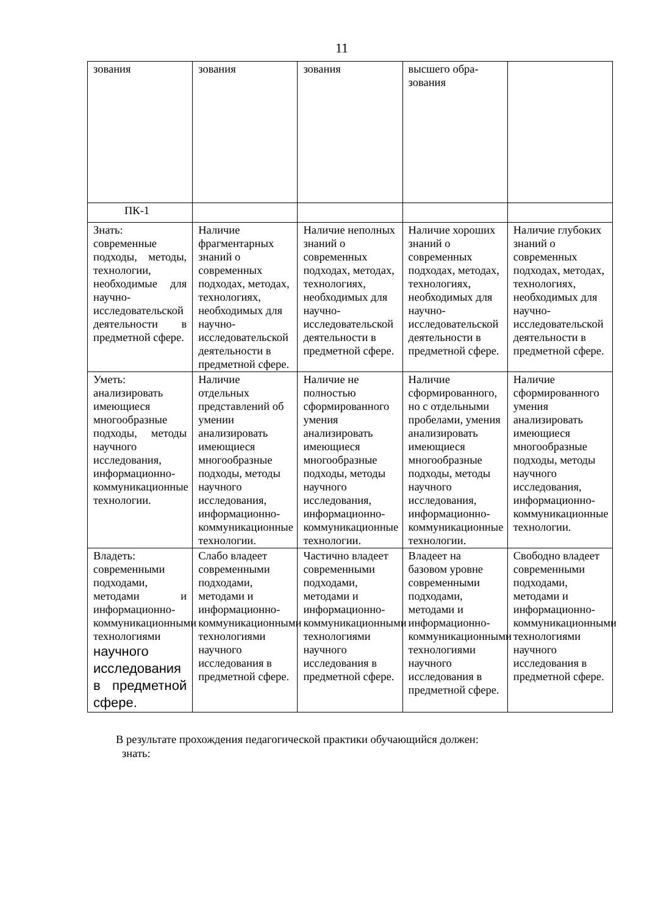11
| зования | зования | зования | высшего обра-зования | |
| ПК-1 | | | | |
| Знать: современные подходы, методы, технологии, необходимые для научно-исследовательской деятельности в предметной сфере. | Наличие фрагментарных знаний о современных подходах, методах, технологиях, необходимых для научно-исследовательской деятельности в предметной сфере. | Наличие неполных знаний о современных подходах, методах, технологиях, необходимых для научно-исследовательской деятельности в предметной сфере. | Наличие хороших знаний о современных подходах, методах, технологиях, необходимых для научно-исследовательской деятельности в предметной сфере. | Наличие глубоких знаний о современных подходах, методах, технологиях, необходимых для научно-исследовательской деятельности в предметной сфере. |
| Уметь: анализировать имеющиеся многообразные подходы, методы научного исследования, информационно-коммуникационные технологии. | Наличие отдельных представлений об умении анализировать имеющиеся многообразные подходы, методы научного исследования, информационно-коммуникационные технологии. | Наличие не полностью сформированного умения анализировать имеющиеся многообразные подходы, методы научного исследования, информационно-коммуникационные технологии. | Наличие сформированного, но с отдельными пробелами, умения анализировать имеющиеся многообразные подходы, методы научного исследования, информационно-коммуникационные технологии. | Наличие сформированного умения анализировать имеющиеся многообразные подходы, методы научного исследования, информационно-коммуникационные технологии. |
| Владеть: современными подходами, методами и информационно-коммуникационными технологиями научного исследования в предметной сфере. | Слабо владеет современными подходами, методами и информационно-коммуникационными технологиями научного исследования в предметной сфере. | Частично владеет современными подходами, методами и информационно-коммуникационными технологиями научного исследования в предметной сфере. | Владеет на базовом уровне современными подходами, методами и информационно-коммуникационными технологиями научного исследования в предметной сфере. | Свободно владеет современными подходами, методами и информационно-коммуникационными технологиями научного исследования в предметной сфере. |
В результате прохождения педагогической практики обучающийся должен:
знать: